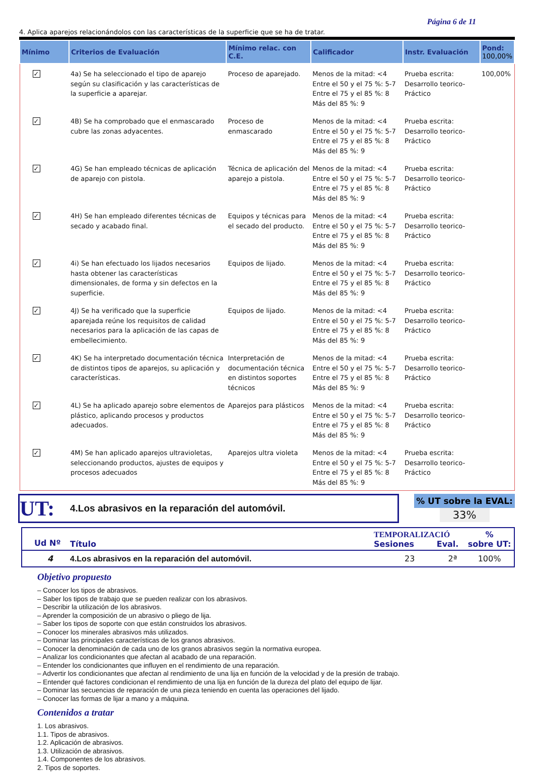Página 6 de 11
4. Aplica aparejos relacionándolos con las características de la superficie que se ha de tratar.
| Mínimo | Criterios de Evaluación | Mínimo relac. con C.E. | Calificador | Instr. Evaluación | Pond: 100,00% |
| --- | --- | --- | --- | --- | --- |
| ✓ | 4a) Se ha seleccionado el tipo de aparejo según su clasificación y las características de la superficie a aparejar. | Proceso de aparejado. | Menos de la mitad: <4 Entre el 50 y el 75 %: 5-7 Entre el 75 y el 85 %: 8 Más del 85 %: 9 | Prueba escrita: Desarrollo teorico-Práctico | 100,00% |
| ✓ | 4B) Se ha comprobado que el enmascarado cubre las zonas adyacentes. | Proceso de enmascarado | Menos de la mitad: <4 Entre el 50 y el 75 %: 5-7 Entre el 75 y el 85 %: 8 Más del 85 %: 9 | Prueba escrita: Desarrollo teorico-Práctico | |
| ✓ | 4G) Se han empleado técnicas de aplicación de aparejo con pistola. | Técnica de aplicación del aparejo a pistola. | Menos de la mitad: <4 Entre el 50 y el 75 %: 5-7 Entre el 75 y el 85 %: 8 Más del 85 %: 9 | Prueba escrita: Desarrollo teorico-Práctico | |
| ✓ | 4H) Se han empleado diferentes técnicas de secado y acabado final. | Equipos y técnicas para el secado del producto. | Menos de la mitad: <4 Entre el 50 y el 75 %: 5-7 Entre el 75 y el 85 %: 8 Más del 85 %: 9 | Prueba escrita: Desarrollo teorico-Práctico | |
| ✓ | 4i) Se han efectuado los lijados necesarios hasta obtener las características dimensionales, de forma y sin defectos en la superficie. | Equipos de lijado. | Menos de la mitad: <4 Entre el 50 y el 75 %: 5-7 Entre el 75 y el 85 %: 8 Más del 85 %: 9 | Prueba escrita: Desarrollo teorico-Práctico | |
| ✓ | 4J) Se ha verificado que la superficie aparejada reúne los requisitos de calidad necesarios para la aplicación de las capas de embellecimiento. | Equipos de lijado. | Menos de la mitad: <4 Entre el 50 y el 75 %: 5-7 Entre el 75 y el 85 %: 8 Más del 85 %: 9 | Prueba escrita: Desarrollo teorico-Práctico | |
| ✓ | 4K) Se ha interpretado documentación técnica de distintos tipos de aparejos, su aplicación y características. | Interpretación de documentación técnica en distintos soportes técnicos | Menos de la mitad: <4 Entre el 50 y el 75 %: 5-7 Entre el 75 y el 85 %: 8 Más del 85 %: 9 | Prueba escrita: Desarrollo teorico-Práctico | |
| ✓ | 4L) Se ha aplicado aparejo sobre elementos de plástico, aplicando procesos y productos adecuados. | Aparejos para plásticos | Menos de la mitad: <4 Entre el 50 y el 75 %: 5-7 Entre el 75 y el 85 %: 8 Más del 85 %: 9 | Prueba escrita: Desarrollo teorico-Práctico | |
| ✓ | 4M) Se han aplicado aparejos ultravioletas, seleccionando productos, ajustes de equipos y procesos adecuados | Aparejos ultra violeta | Menos de la mitad: <4 Entre el 50 y el 75 %: 5-7 Entre el 75 y el 85 %: 8 Más del 85 %: 9 | Prueba escrita: Desarrollo teorico-Práctico | |
UT: 4.Los abrasivos en la reparación del automóvil.
% UT sobre la EVAL:
33%
| Ud Nº | Título | TEMPORALIZACIÓ Sesiones Eval. | % sobre UT: |
| 4 | 4.Los abrasivos en la reparación del automóvil. | 23 2ª | 100% |
Objetivo propuesto
– Conocer los tipos de abrasivos.
– Saber los tipos de trabajo que se pueden realizar con los abrasivos.
– Describir la utilización de los abrasivos.
– Aprender la composición de un abrasivo o pliego de lija.
– Saber los tipos de soporte con que están construidos los abrasivos.
– Conocer los minerales abrasivos más utilizados.
– Dominar las principales características de los granos abrasivos.
– Conocer la denominación de cada uno de los granos abrasivos según la normativa europea.
– Analizar los condicionantes que afectan al acabado de una reparación.
– Entender los condicionantes que influyen en el rendimiento de una reparación.
– Advertir los condicionantes que afectan al rendimiento de una lija en función de la velocidad y de la presión de trabajo.
– Entender qué factores condicionan el rendimiento de una lija en función de la dureza del plato del equipo de lijar.
– Dominar las secuencias de reparación de una pieza teniendo en cuenta las operaciones del lijado.
– Conocer las formas de lijar a mano y a máquina.
Contenidos a tratar
1. Los abrasivos.
1.1. Tipos de abrasivos.
1.2. Aplicación de abrasivos.
1.3. Utilización de abrasivos.
1.4. Componentes de los abrasivos.
2. Tipos de soportes.